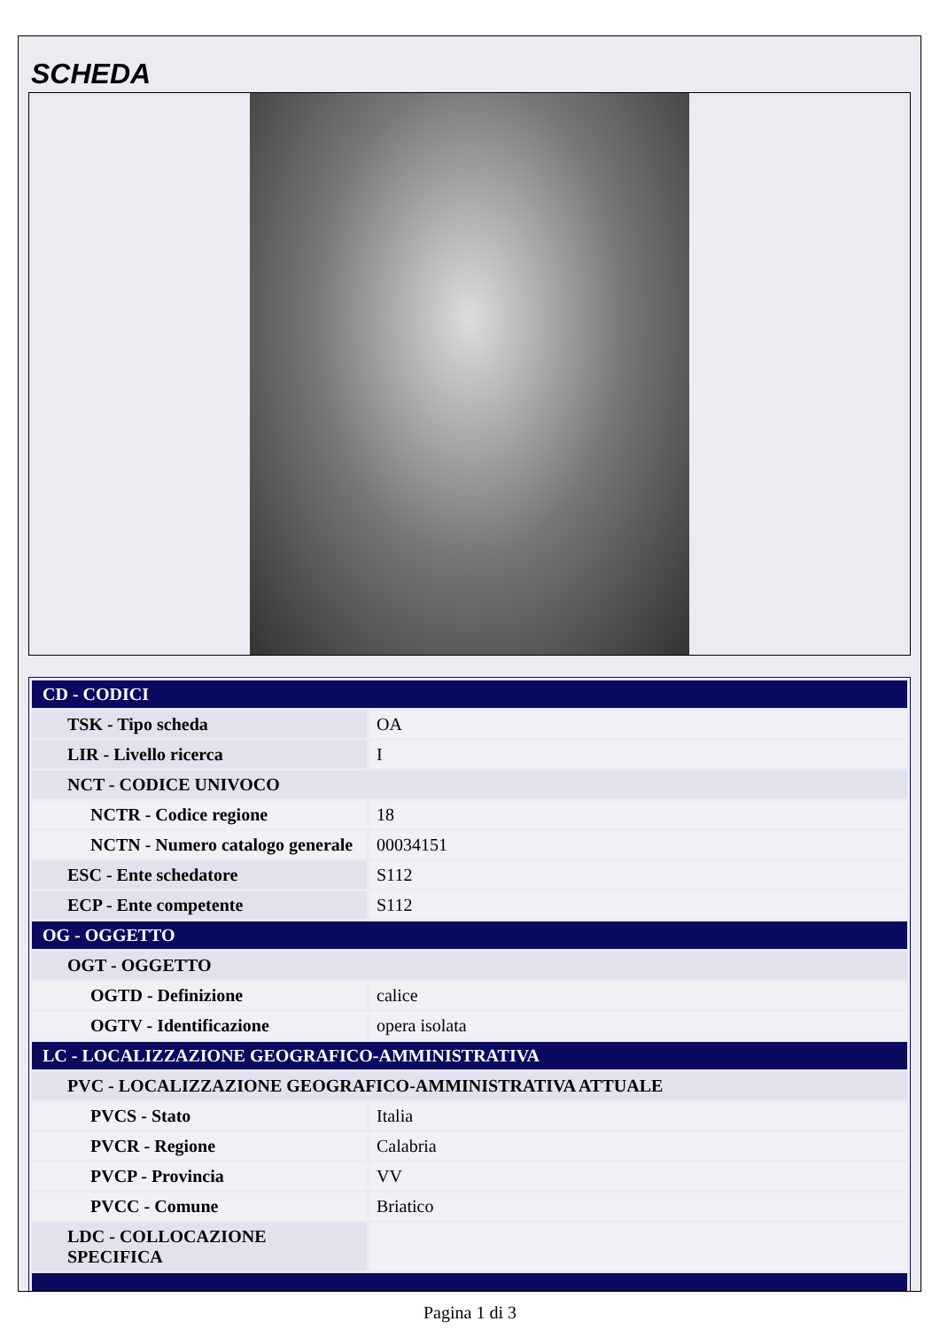SCHEDA
| CD - CODICI | |
| TSK - Tipo scheda | OA |
| LIR - Livello ricerca | I |
| NCT - CODICE UNIVOCO | |
| NCTR - Codice regione | 18 |
| NCTN - Numero catalogo generale | 00034151 |
| ESC - Ente schedatore | S112 |
| ECP - Ente competente | S112 |
| OG - OGGETTO | |
| OGT - OGGETTO | |
| OGTD - Definizione | calice |
| OGTV - Identificazione | opera isolata |
| LC - LOCALIZZAZIONE GEOGRAFICO-AMMINISTRATIVA | |
| PVC - LOCALIZZAZIONE GEOGRAFICO-AMMINISTRATIVA ATTUALE | |
| PVCS - Stato | Italia |
| PVCR - Regione | Calabria |
| PVCP - Provincia | VV |
| PVCC - Comune | Briatico |
| LDC - COLLOCAZIONE SPECIFICA | |
Pagina 1 di 3